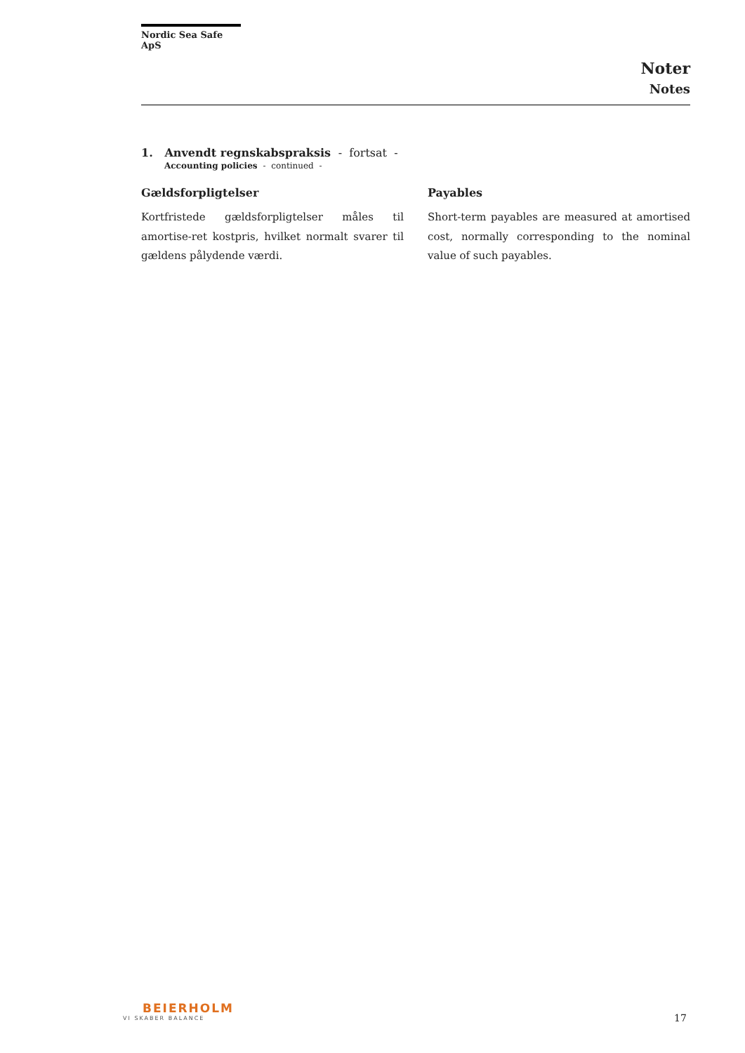Nordic Sea Safe ApS
Noter
Notes
1. Anvendt regnskabspraksis - fortsat -
Accounting policies - continued -
Gældsforpligtelser
Kortfristede gældsforpligtelser måles til amortise-ret kostpris, hvilket normalt svarer til gældens pålydende værdi.
Payables
Short-term payables are measured at amortised cost, normally corresponding to the nominal value of such payables.
BEIERHOLM
VI SKABER BALANCE
17